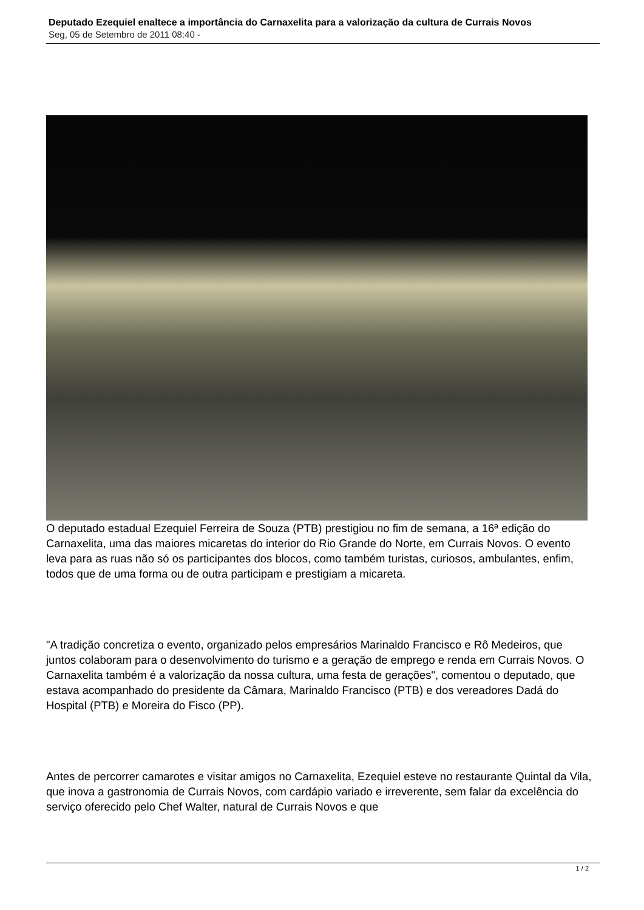Deputado Ezequiel enaltece a importância do Carnaxelita para a valorização da cultura de Currais Novos
Seg, 05 de Setembro de 2011 08:40 -
O deputado estadual Ezequiel Ferreira de Souza (PTB) prestigiou no fim de semana, a 16ª edição do Carnaxelita, uma das maiores micaretas do interior do Rio Grande do Norte, em Currais Novos. O evento leva para as ruas não só os participantes dos blocos, como também turistas, curiosos, ambulantes, enfim, todos que de uma forma ou de outra participam e prestigiam a micareta.
"A tradição concretiza o evento, organizado pelos empresários Marinaldo Francisco e Rô Medeiros, que juntos colaboram para o desenvolvimento do turismo e a geração de emprego e renda em Currais Novos. O Carnaxelita também é a valorização da nossa cultura, uma festa de gerações", comentou o deputado, que estava acompanhado do presidente da Câmara, Marinaldo Francisco (PTB) e dos vereadores Dadá do Hospital (PTB) e Moreira do Fisco (PP).
Antes de percorrer camarotes e visitar amigos no Carnaxelita, Ezequiel esteve no restaurante Quintal da Vila, que inova a gastronomia de Currais Novos, com cardápio variado e irreverente, sem falar da excelência do serviço oferecido pelo Chef Walter, natural de Currais Novos e que
1 / 2